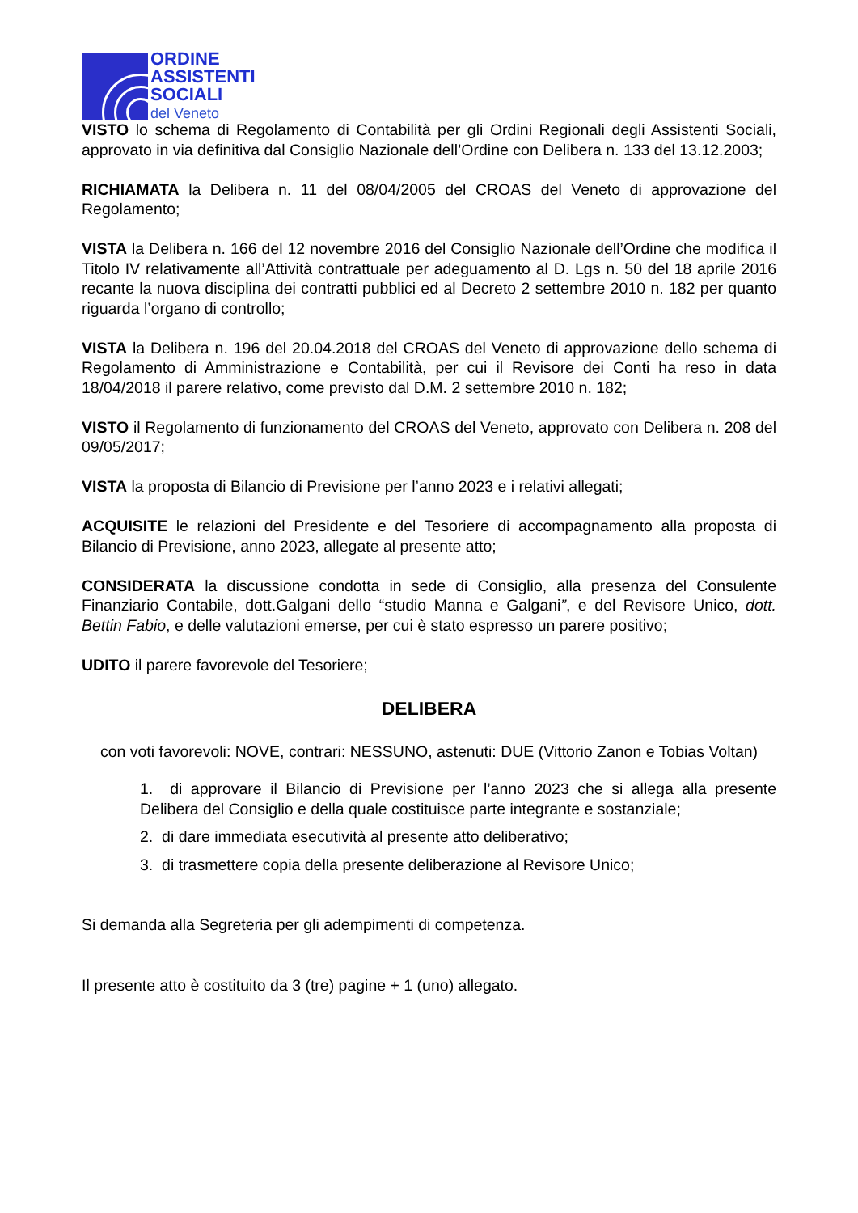ORDINE
ASSISTENTI
SOCIALI
del Veneto
VISTO lo schema di Regolamento di Contabilità per gli Ordini Regionali degli Assistenti Sociali, approvato in via definitiva dal Consiglio Nazionale dell’Ordine con Delibera n. 133 del 13.12.2003;
RICHIAMATA la Delibera n. 11 del 08/04/2005 del CROAS del Veneto di approvazione del Regolamento;
VISTA la Delibera n. 166 del 12 novembre 2016 del Consiglio Nazionale dell’Ordine che modifica il Titolo IV relativamente all’Attività contrattuale per adeguamento al D. Lgs n. 50 del 18 aprile 2016 recante la nuova disciplina dei contratti pubblici ed al Decreto 2 settembre 2010 n. 182 per quanto riguarda l’organo di controllo;
VISTA la Delibera n. 196 del 20.04.2018 del CROAS del Veneto di approvazione dello schema di Regolamento di Amministrazione e Contabilità, per cui il Revisore dei Conti ha reso in data 18/04/2018 il parere relativo, come previsto dal D.M. 2 settembre 2010 n. 182;
VISTO il Regolamento di funzionamento del CROAS del Veneto, approvato con Delibera n. 208 del 09/05/2017;
VISTA la proposta di Bilancio di Previsione per l’anno 2023 e i relativi allegati;
ACQUISITE le relazioni del Presidente e del Tesoriere di accompagnamento alla proposta di Bilancio di Previsione, anno 2023, allegate al presente atto;
CONSIDERATA la discussione condotta in sede di Consiglio, alla presenza del Consulente Finanziario Contabile, dott.Galgani dello “studio Manna e Galgani”, e del Revisore Unico, dott. Bettin Fabio, e delle valutazioni emerse, per cui è stato espresso un parere positivo;
UDITO il parere favorevole del Tesoriere;
DELIBERA
con voti favorevoli: NOVE, contrari: NESSUNO, astenuti: DUE (Vittorio Zanon e Tobias Voltan)
1. di approvare il Bilancio di Previsione per l’anno 2023 che si allega alla presente Delibera del Consiglio e della quale costituisce parte integrante e sostanziale;
2. di dare immediata esecutività al presente atto deliberativo;
3. di trasmettere copia della presente deliberazione al Revisore Unico;
Si demanda alla Segreteria per gli adempimenti di competenza.
Il presente atto è costituito da 3 (tre) pagine + 1 (uno) allegato.